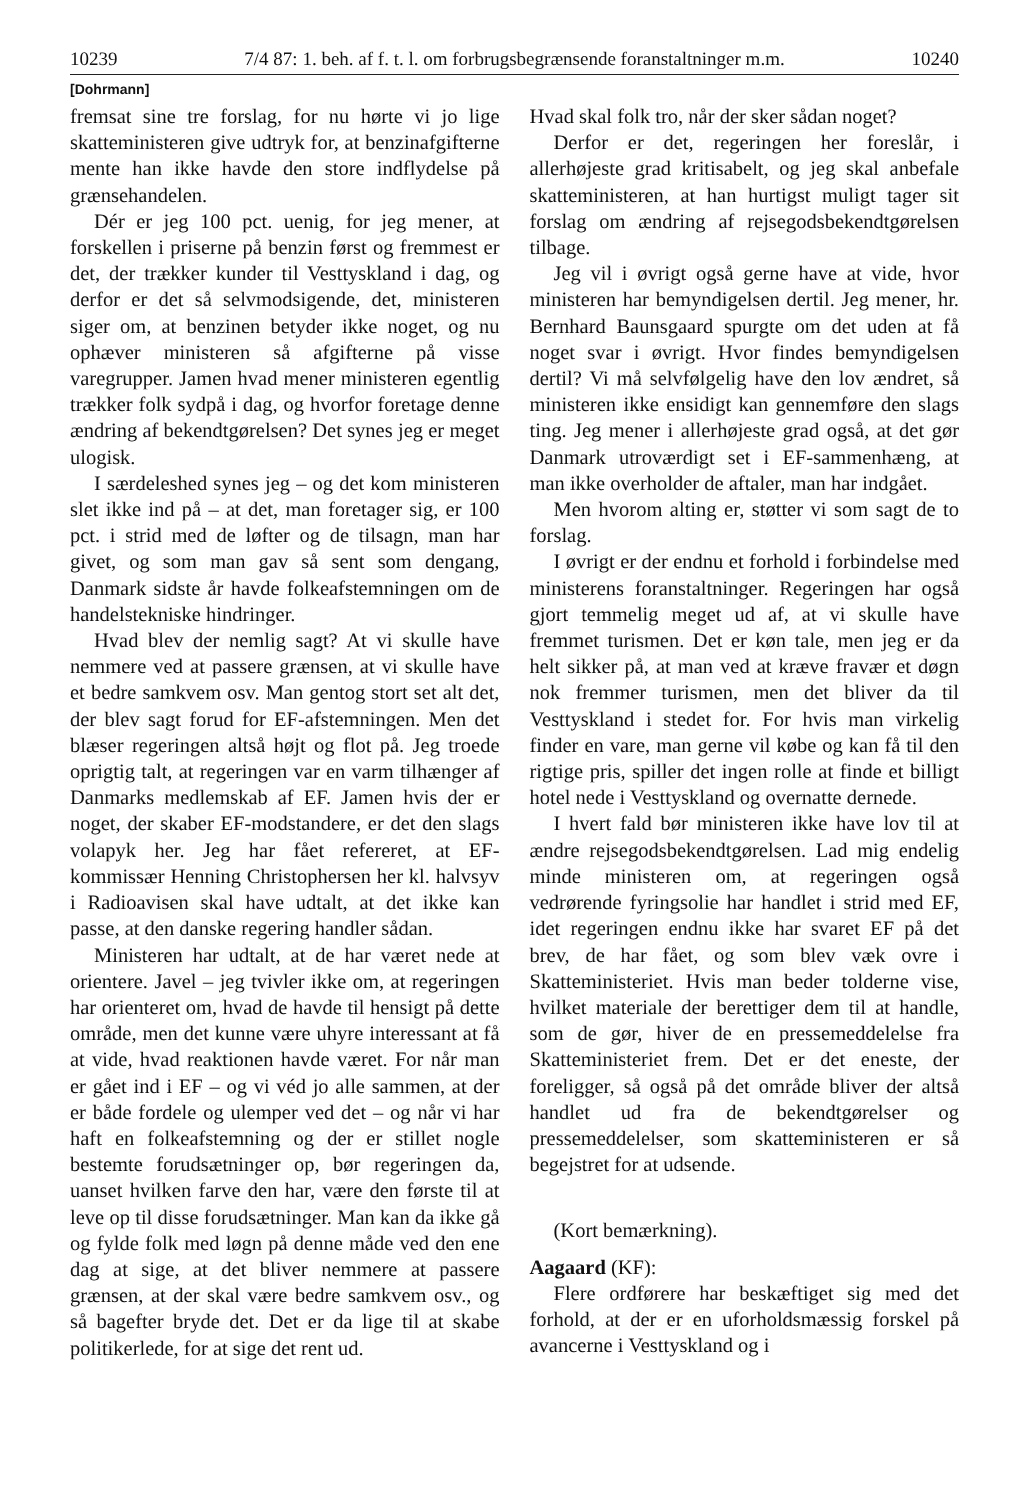10239 7/4 87: 1. beh. af f. t. l. om forbrugsbegrænsende foranstaltninger m.m. 10240
[Dohrmann]
fremsat sine tre forslag, for nu hørte vi jo lige skatteministeren give udtryk for, at benzinafgifterne mente han ikke havde den store indflydelse på grænsehandelen.
Dér er jeg 100 pct. uenig, for jeg mener, at forskellen i priserne på benzin først og fremmest er det, der trækker kunder til Vesttyskland i dag, og derfor er det så selvmodsigende, det, ministeren siger om, at benzinen betyder ikke noget, og nu ophæver ministeren så afgifterne på visse varegrupper. Jamen hvad mener ministeren egentlig trækker folk sydpå i dag, og hvorfor foretage denne ændring af bekendtgørelsen? Det synes jeg er meget ulogisk.
I særdeleshed synes jeg – og det kom ministeren slet ikke ind på – at det, man foretager sig, er 100 pct. i strid med de løfter og de tilsagn, man har givet, og som man gav så sent som dengang, Danmark sidste år havde folkeafstemningen om de handelstekniske hindringer.
Hvad blev der nemlig sagt? At vi skulle have nemmere ved at passere grænsen, at vi skulle have et bedre samkvem osv. Man gentog stort set alt det, der blev sagt forud for EF-afstemningen. Men det blæser regeringen altså højt og flot på. Jeg troede oprigtig talt, at regeringen var en varm tilhænger af Danmarks medlemskab af EF. Jamen hvis der er noget, der skaber EF-modstandere, er det den slags volapyk her. Jeg har fået refereret, at EF-kommissær Henning Christophersen her kl. halvsyv i Radioavisen skal have udtalt, at det ikke kan passe, at den danske regering handler sådan.
Ministeren har udtalt, at de har været nede at orientere. Javel – jeg tvivler ikke om, at regeringen har orienteret om, hvad de havde til hensigt på dette område, men det kunne være uhyre interessant at få at vide, hvad reaktionen havde været. For når man er gået ind i EF – og vi véd jo alle sammen, at der er både fordele og ulemper ved det – og når vi har haft en folkeafstemning og der er stillet nogle bestemte forudsætninger op, bør regeringen da, uanset hvilken farve den har, være den første til at leve op til disse forudsætninger. Man kan da ikke gå og fylde folk med løgn på denne måde ved den ene dag at sige, at det bliver nemmere at passere grænsen, at der skal være bedre samkvem osv., og så bagefter bryde det. Det er da lige til at skabe politikerlede, for at sige det rent ud.
Hvad skal folk tro, når der sker sådan noget?
Derfor er det, regeringen her foreslår, i allerhøjeste grad kritisabelt, og jeg skal anbefale skatteministeren, at han hurtigst muligt tager sit forslag om ændring af rejsegodsbekendtgørelsen tilbage.
Jeg vil i øvrigt også gerne have at vide, hvor ministeren har bemyndigelsen dertil. Jeg mener, hr. Bernhard Baunsgaard spurgte om det uden at få noget svar i øvrigt. Hvor findes bemyndigelsen dertil? Vi må selvfølgelig have den lov ændret, så ministeren ikke ensidigt kan gennemføre den slags ting. Jeg mener i allerhøjeste grad også, at det gør Danmark utroværdigt set i EF-sammenhæng, at man ikke overholder de aftaler, man har indgået.
Men hvorom alting er, støtter vi som sagt de to forslag.
I øvrigt er der endnu et forhold i forbindelse med ministerens foranstaltninger. Regeringen har også gjort temmelig meget ud af, at vi skulle have fremmet turismen. Det er køn tale, men jeg er da helt sikker på, at man ved at kræve fravær et døgn nok fremmer turismen, men det bliver da til Vesttyskland i stedet for. For hvis man virkelig finder en vare, man gerne vil købe og kan få til den rigtige pris, spiller det ingen rolle at finde et billigt hotel nede i Vesttyskland og overnatte dernede.
I hvert fald bør ministeren ikke have lov til at ændre rejsegodsbekendtgørelsen. Lad mig endelig minde ministeren om, at regeringen også vedrørende fyringsolie har handlet i strid med EF, idet regeringen endnu ikke har svaret EF på det brev, de har fået, og som blev væk ovre i Skatteministeriet. Hvis man beder tolderne vise, hvilket materiale der berettiger dem til at handle, som de gør, hiver de en pressemeddelelse fra Skatteministeriet frem. Det er det eneste, der foreligger, så også på det område bliver der altså handlet ud fra de bekendtgørelser og pressemeddelelser, som skatteministeren er så begejstret for at udsende.
(Kort bemærkning).
Aagaard (KF):
Flere ordførere har beskæftiget sig med det forhold, at der er en uforholdsmæssig forskel på avancerne i Vesttyskland og i